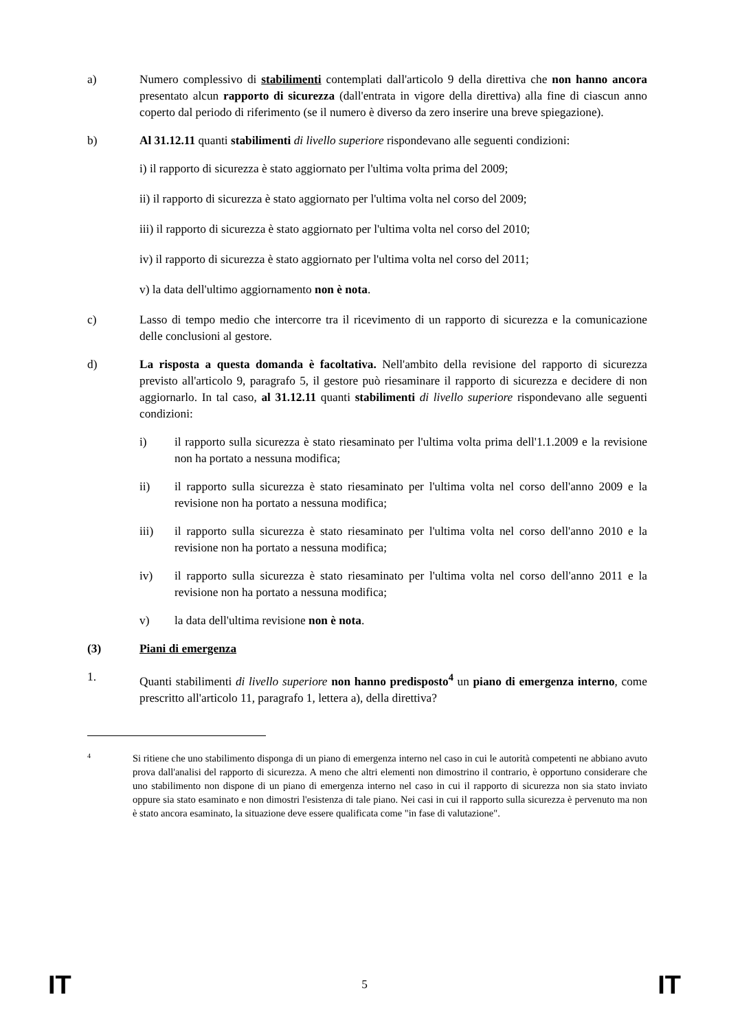a) Numero complessivo di stabilimenti contemplati dall'articolo 9 della direttiva che non hanno ancora presentato alcun rapporto di sicurezza (dall'entrata in vigore della direttiva) alla fine di ciascun anno coperto dal periodo di riferimento (se il numero è diverso da zero inserire una breve spiegazione).
b) Al 31.12.11 quanti stabilimenti di livello superiore rispondevano alle seguenti condizioni:
i) il rapporto di sicurezza è stato aggiornato per l'ultima volta prima del 2009;
ii) il rapporto di sicurezza è stato aggiornato per l'ultima volta nel corso del 2009;
iii) il rapporto di sicurezza è stato aggiornato per l'ultima volta nel corso del 2010;
iv) il rapporto di sicurezza è stato aggiornato per l'ultima volta nel corso del 2011;
v) la data dell'ultimo aggiornamento non è nota.
c) Lasso di tempo medio che intercorre tra il ricevimento di un rapporto di sicurezza e la comunicazione delle conclusioni al gestore.
d) La risposta a questa domanda è facoltativa. Nell'ambito della revisione del rapporto di sicurezza previsto all'articolo 9, paragrafo 5, il gestore può riesaminare il rapporto di sicurezza e decidere di non aggiornarlo. In tal caso, al 31.12.11 quanti stabilimenti di livello superiore rispondevano alle seguenti condizioni:
i) il rapporto sulla sicurezza è stato riesaminato per l'ultima volta prima dell'1.1.2009 e la revisione non ha portato a nessuna modifica;
ii) il rapporto sulla sicurezza è stato riesaminato per l'ultima volta nel corso dell'anno 2009 e la revisione non ha portato a nessuna modifica;
iii) il rapporto sulla sicurezza è stato riesaminato per l'ultima volta nel corso dell'anno 2010 e la revisione non ha portato a nessuna modifica;
iv) il rapporto sulla sicurezza è stato riesaminato per l'ultima volta nel corso dell'anno 2011 e la revisione non ha portato a nessuna modifica;
v) la data dell'ultima revisione non è nota.
(3) Piani di emergenza
1. Quanti stabilimenti di livello superiore non hanno predisposto<sup>4</sup> un piano di emergenza interno, come prescritto all'articolo 11, paragrafo 1, lettera a), della direttiva?
4
Si ritiene che uno stabilimento disponga di un piano di emergenza interno nel caso in cui le autorità competenti ne abbiano avuto prova dall'analisi del rapporto di sicurezza. A meno che altri elementi non dimostrino il contrario, è opportuno considerare che uno stabilimento non dispone di un piano di emergenza interno nel caso in cui il rapporto di sicurezza non sia stato inviato oppure sia stato esaminato e non dimostri l'esistenza di tale piano. Nei casi in cui il rapporto sulla sicurezza è pervenuto ma non è stato ancora esaminato, la situazione deve essere qualificata come "in fase di valutazione".
IT 5 IT